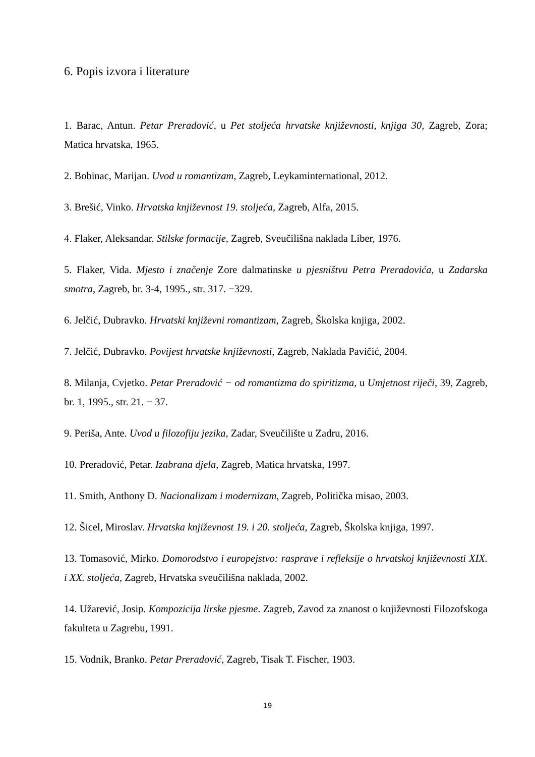6. Popis izvora i literature
1. Barac, Antun. Petar Preradović, u Pet stoljeća hrvatske književnosti, knjiga 30, Zagreb, Zora; Matica hrvatska, 1965.
2. Bobinac, Marijan. Uvod u romantizam, Zagreb, Leykaminternational, 2012.
3. Brešić, Vinko. Hrvatska književnost 19. stoljeća, Zagreb, Alfa, 2015.
4. Flaker, Aleksandar. Stilske formacije, Zagreb, Sveučilišna naklada Liber, 1976.
5. Flaker, Vida. Mjesto i značenje Zore dalmatinske u pjesništvu Petra Preradovića, u Zadarska smotra, Zagreb, br. 3-4, 1995., str. 317. −329.
6. Jelčić, Dubravko. Hrvatski književni romantizam, Zagreb, Školska knjiga, 2002.
7. Jelčić, Dubravko. Povijest hrvatske književnosti, Zagreb, Naklada Pavičić, 2004.
8. Milanja, Cvjetko. Petar Preradović − od romantizma do spiritizma, u Umjetnost riječi, 39, Zagreb, br. 1, 1995., str. 21. − 37.
9. Periša, Ante. Uvod u filozofiju jezika, Zadar, Sveučilište u Zadru, 2016.
10. Preradović, Petar. Izabrana djela, Zagreb, Matica hrvatska, 1997.
11. Smith, Anthony D. Nacionalizam i modernizam, Zagreb, Politička misao, 2003.
12. Šicel, Miroslav. Hrvatska književnost 19. i 20. stoljeća, Zagreb, Školska knjiga, 1997.
13. Tomasović, Mirko. Domorodstvo i europejstvo: rasprave i refleksije o hrvatskoj književnosti XIX. i XX. stoljeća, Zagreb, Hrvatska sveučilišna naklada, 2002.
14. Užarević, Josip. Kompozicija lirske pjesme. Zagreb, Zavod za znanost o književnosti Filozofskoga fakulteta u Zagrebu, 1991.
15. Vodnik, Branko. Petar Preradović, Zagreb, Tisak T. Fischer, 1903.
19